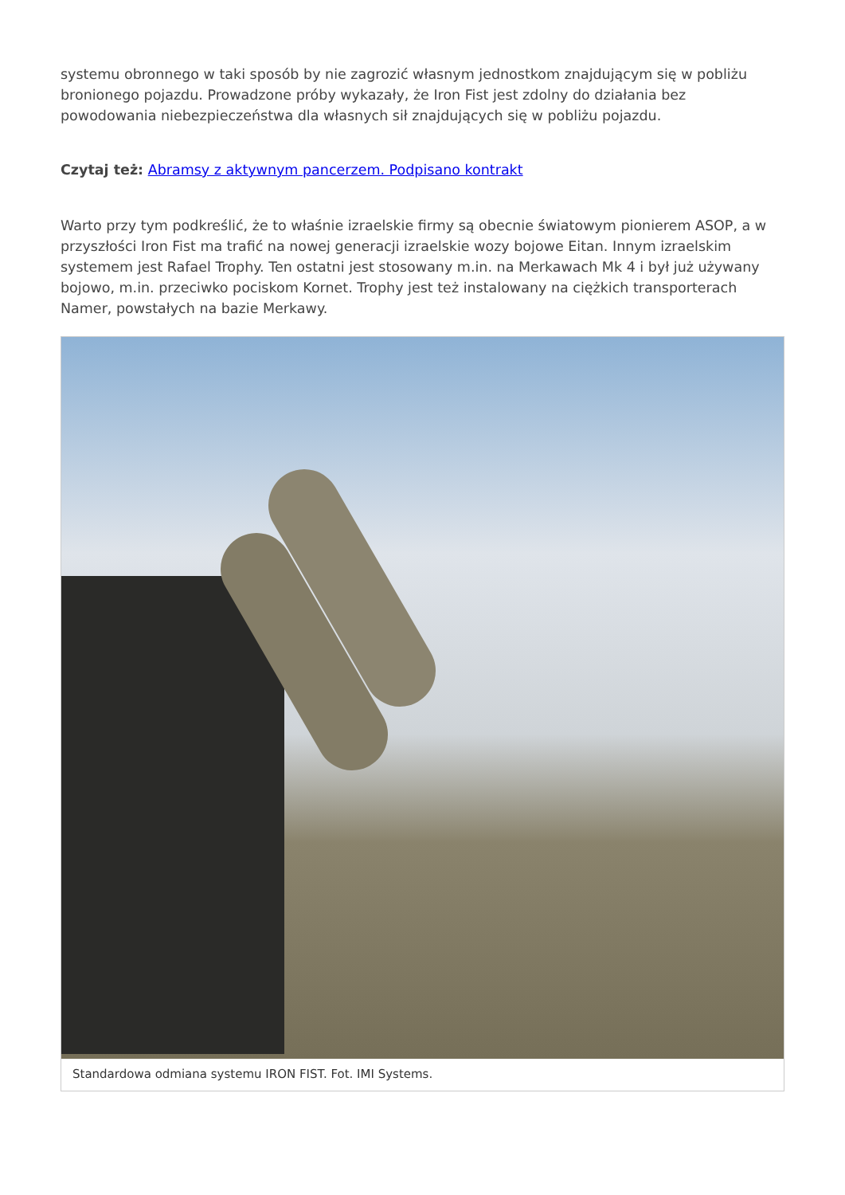systemu obronnego w taki sposób by nie zagrozić własnym jednostkom znajdującym się w pobliżu bronionego pojazdu. Prowadzone próby wykazały, że Iron Fist jest zdolny do działania bez powodowania niebezpieczeństwa dla własnych sił znajdujących się w pobliżu pojazdu.
Czytaj też: Abramsy z aktywnym pancerzem. Podpisano kontrakt
Warto przy tym podkreślić, że to właśnie izraelskie firmy są obecnie światowym pionierem ASOP, a w przyszłości Iron Fist ma trafić na nowej generacji izraelskie wozy bojowe Eitan. Innym izraelskim systemem jest Rafael Trophy. Ten ostatni jest stosowany m.in. na Merkawach Mk 4 i był już używany bojowo, m.in. przeciwko pociskom Kornet. Trophy jest też instalowany na ciężkich transporterach Namer, powstałych na bazie Merkawy.
Standardowa odmiana systemu IRON FIST. Fot. IMI Systems.